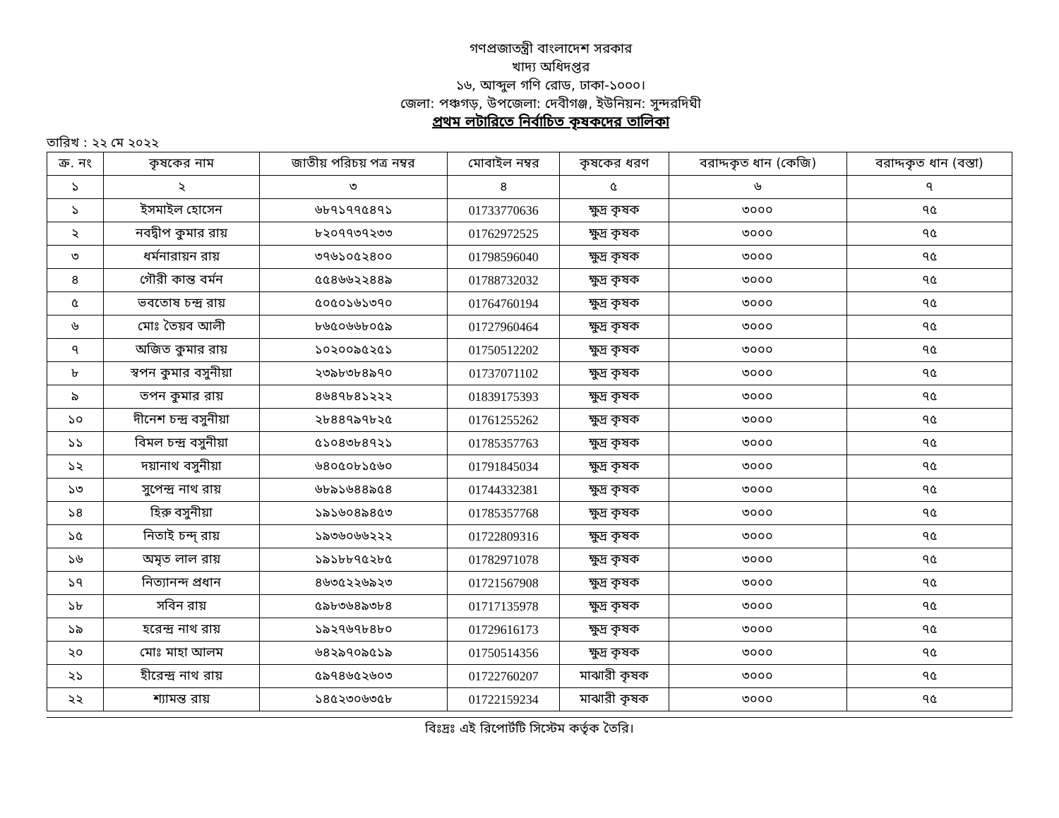গণপ্রজাতন্ত্রী বাংলাদেশ সরকার
খাদ্য অধিদপ্তর
১৬, আব্দুল গণি রোড, ঢাকা-১০০০।
জেলা: পঞ্চগড়, উপজেলা: দেবীগঞ্জ, ইউনিয়ন: সুন্দরদিঘী
প্রথম লটারিতে নির্বাচিত কৃষকদের তালিকা
তারিখ : ২২ মে ২০২২
| ক্র. নং | কৃষকের নাম | জাতীয় পরিচয় পত্র নম্বর | মোবাইল নম্বর | কৃষকের ধরণ | বরাদ্দকৃত ধান (কেজি) | বরাদ্দকৃত ধান (বস্তা) |
| --- | --- | --- | --- | --- | --- | --- |
| ১ | ২ | ৩ | ৪ | ৫ | ৬ | ৭ |
| ১ | ইসমাইল হোসেন | ৬৮৭১৭৭৫৪৭১ | 01733770636 | ক্ষুদ্র কৃষক | ৩০০০ | ৭৫ |
| ২ | নবদ্বীপ কুমার রায় | ৮২০৭৭৩৭২৩৩ | 01762972525 | ক্ষুদ্র কৃষক | ৩০০০ | ৭৫ |
| ৩ | ধর্মনারায়ন রায় | ৩৭৬১০৫২৪০০ | 01798596040 | ক্ষুদ্র কৃষক | ৩০০০ | ৭৫ |
| ৪ | গৌরী কান্ত বর্মন | ৫৫৪৬৬২২৪৪৯ | 01788732032 | ক্ষুদ্র কৃষক | ৩০০০ | ৭৫ |
| ৫ | ভবতোষ চন্দ্র রায় | ৫০৫০১৬১৩৭০ | 01764760194 | ক্ষুদ্র কৃষক | ৩০০০ | ৭৫ |
| ৬ | মোঃ তৈয়ব আলী | ৮৬৫০৬৬৮০৫৯ | 01727960464 | ক্ষুদ্র কৃষক | ৩০০০ | ৭৫ |
| ৭ | অজিত কুমার রায় | ১০২০০৯৫২৫১ | 01750512202 | ক্ষুদ্র কৃষক | ৩০০০ | ৭৫ |
| ৮ | স্বপন কুমার বসুনীয়া | ২৩৯৮৩৮৪৯৭০ | 01737071102 | ক্ষুদ্র কৃষক | ৩০০০ | ৭৫ |
| ৯ | তপন কুমার রায় | ৪৬৪৭৮৪১২২২ | 01839175393 | ক্ষুদ্র কৃষক | ৩০০০ | ৭৫ |
| ১০ | দীনেশ চন্দ্র বসুনীয়া | ২৮৪৪৭৯৭৮২৫ | 01761255262 | ক্ষুদ্র কৃষক | ৩০০০ | ৭৫ |
| ১১ | বিমল চন্দ্র বসুনীয়া | ৫১০৪৩৮৪৭২১ | 01785357763 | ক্ষুদ্র কৃষক | ৩০০০ | ৭৫ |
| ১২ | দয়ানাথ বসুনীয়া | ৬৪০৫০৮১৫৬০ | 01791845034 | ক্ষুদ্র কৃষক | ৩০০০ | ৭৫ |
| ১৩ | সুপেন্দ্র নাথ রায় | ৬৮৯১৬৪৪৯৫৪ | 01744332381 | ক্ষুদ্র কৃষক | ৩০০০ | ৭৫ |
| ১৪ | হিরু বসুনীয়া | ১৯১৬০৪৯৪৫৩ | 01785357768 | ক্ষুদ্র কৃষক | ৩০০০ | ৭৫ |
| ১৫ | নিতাই চন্দ্ রায় | ১৯৩৬০৬৬২২২ | 01722809316 | ক্ষুদ্র কৃষক | ৩০০০ | ৭৫ |
| ১৬ | অমৃত লাল রায় | ১৯১৮৮৭৫২৮৫ | 01782971078 | ক্ষুদ্র কৃষক | ৩০০০ | ৭৫ |
| ১৭ | নিত্যানন্দ প্রধান | ৪৬৩৫২২৬৯২৩ | 01721567908 | ক্ষুদ্র কৃষক | ৩০০০ | ৭৫ |
| ১৮ | সবিন রায় | ৫৯৮৩৬৪৯৩৮৪ | 01717135978 | ক্ষুদ্র কৃষক | ৩০০০ | ৭৫ |
| ১৯ | হরেন্দ্র নাথ রায় | ১৯২৭৬৭৮৪৮০ | 01729616173 | ক্ষুদ্র কৃষক | ৩০০০ | ৭৫ |
| ২০ | মোঃ মাহা আলম | ৬৪২৯৭০৯৫১৯ | 01750514356 | ক্ষুদ্র কৃষক | ৩০০০ | ৭৫ |
| ২১ | হীরেন্দ্র নাথ রায় | ৫৯৭৪৬৫২৬০৩ | 01722760207 | মাঝারী কৃষক | ৩০০০ | ৭৫ |
| ২২ | শ্যামন্ত রায় | ১৪৫২৩০৬৩৫৮ | 01722159234 | মাঝারী কৃষক | ৩০০০ | ৭৫ |
বিঃদ্রঃ এই রিপোর্টটি সিস্টেম কর্তৃক তৈরি।